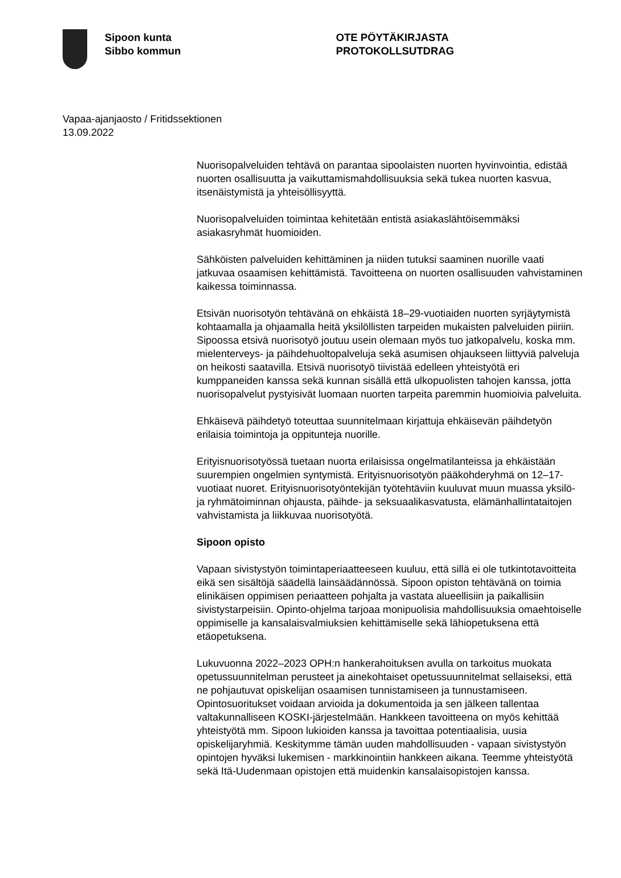Sipoon kunta
Sibbo kommun
OTE PÖYTÄKIRJASTA
PROTOKOLLSUTDRAG
Vapaa-ajanjaosto / Fritidssektionen
13.09.2022
Nuorisopalveluiden tehtävä on parantaa sipoolaisten nuorten hyvinvointia, edistää nuorten osallisuutta ja vaikuttamismahdollisuuksia sekä tukea nuorten kasvua, itsenäistymistä ja yhteisöllisyyttä.
Nuorisopalveluiden toimintaa kehitetään entistä asiakaslähtöisemmäksi asiakasryhmät huomioiden.
Sähköisten palveluiden kehittäminen ja niiden tutuksi saaminen nuorille vaati jatkuvaa osaamisen kehittämistä. Tavoitteena on nuorten osallisuuden vahvistaminen kaikessa toiminnassa.
Etsivän nuorisotyön tehtävänä on ehkäistä 18–29-vuotiaiden nuorten syrjäytymistä kohtaamalla ja ohjaamalla heitä yksilöllisten tarpeiden mukaisten palveluiden piiriin. Sipoossa etsivä nuorisotyö joutuu usein olemaan myös tuo jatkopalvelu, koska mm. mielenterveys- ja päihdehuoltopalveluja sekä asumisen ohjaukseen liittyviä palveluja on heikosti saatavilla. Etsivä nuorisotyö tiivistää edelleen yhteistyötä eri kumppaneiden kanssa sekä kunnan sisällä että ulkopuolisten tahojen kanssa, jotta nuorisopalvelut pystyisivät luomaan nuorten tarpeita paremmin huomioivia palveluita.
Ehkäisevä päihdetyö toteuttaa suunnitelmaan kirjattuja ehkäisevän päihdetyön erilaisia toimintoja ja oppitunteja nuorille.
Erityisnuorisotyössä tuetaan nuorta erilaisissa ongelmatilanteissa ja ehkäistään suurempien ongelmien syntymistä. Erityisnuorisotyön pääkohderyhmä on 12–17-vuotiaat nuoret. Erityisnuorisotyöntekijän työtehtäviin kuuluvat muun muassa yksilö- ja ryhmätoiminnan ohjausta, päihde- ja seksuaalikasvatusta, elämänhallintataitojen vahvistamista ja liikkuvaa nuorisotyötä.
Sipoon opisto
Vapaan sivistystyön toimintaperiaatteeseen kuuluu, että sillä ei ole tutkintotavoitteita eikä sen sisältöjä säädellä lainsäädännössä. Sipoon opiston tehtävänä on toimia elinikäisen oppimisen periaatteen pohjalta ja vastata alueellisiin ja paikallisiin sivistystarpeisiin. Opinto-ohjelma tarjoaa monipuolisia mahdollisuuksia omaehtoiselle oppimiselle ja kansalaisvalmiuksien kehittämiselle sekä lähiopetuksena että etäopetuksena.
Lukuvuonna 2022–2023 OPH:n hankerahoituksen avulla on tarkoitus muokata opetussuunnitelman perusteet ja ainekohtaiset opetussuunnitelmat sellaiseksi, että ne pohjautuvat opiskelijan osaamisen tunnistamiseen ja tunnustamiseen. Opintosuoritukset voidaan arvioida ja dokumentoida ja sen jälkeen tallentaa valtakunnalliseen KOSKI-järjestelmään. Hankkeen tavoitteena on myös kehittää yhteistyötä mm. Sipoon lukioiden kanssa ja tavoittaa potentiaalisia, uusia opiskelijaryhmiä. Keskitymme tämän uuden mahdollisuuden - vapaan sivistystyön opintojen hyväksi lukemisen - markkinointiin hankkeen aikana. Teemme yhteistyötä sekä Itä-Uudenmaan opistojen että muidenkin kansalaisopistojen kanssa.